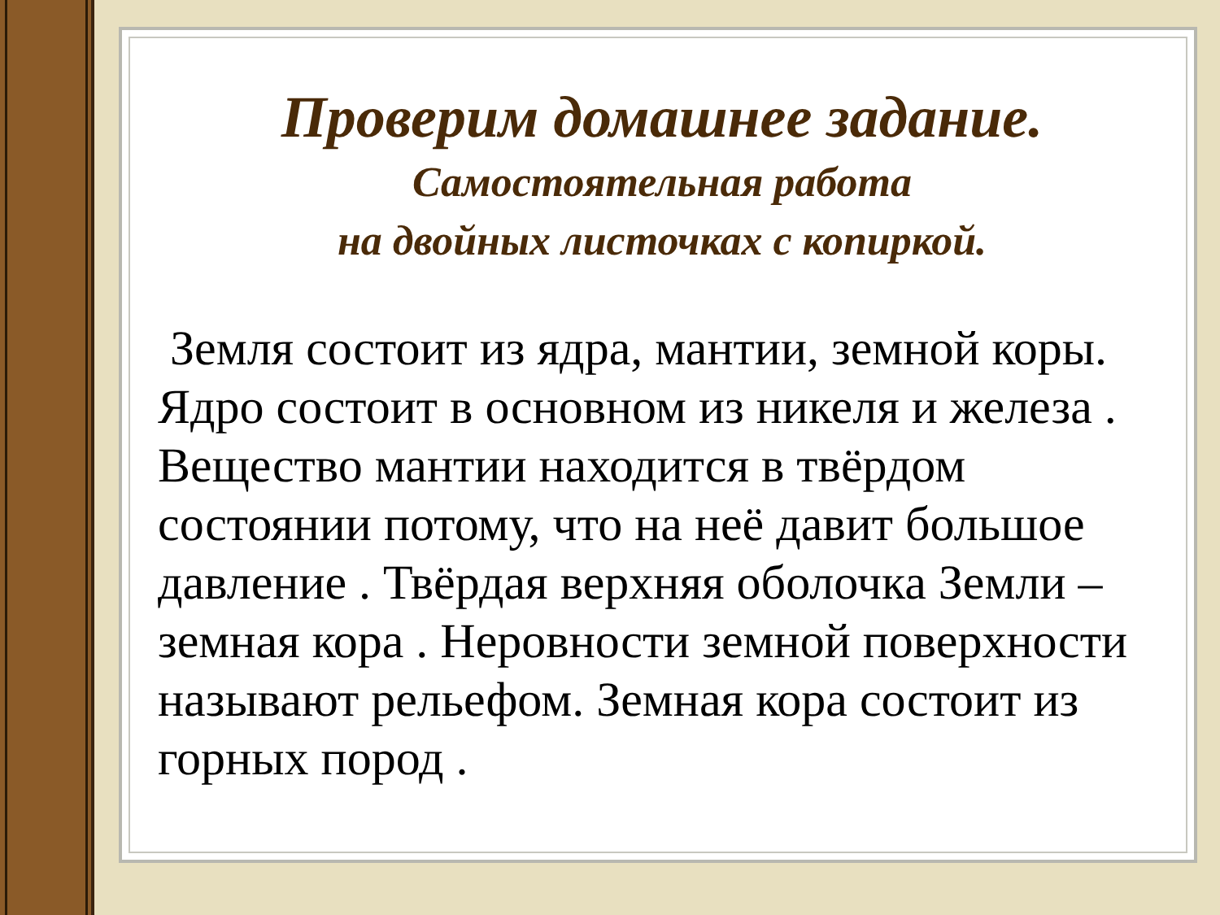Проверим домашнее задание.
Самостоятельная работа
на двойных листочках с копиркой.
Земля состоит из ядра, мантии, земной коры. Ядро состоит в основном из никеля и железа . Вещество мантии находится в твёрдом состоянии потому, что на неё давит большое давление . Твёрдая верхняя оболочка Земли – земная кора . Неровности земной поверхности называют рельефом. Земная кора состоит из горных пород .